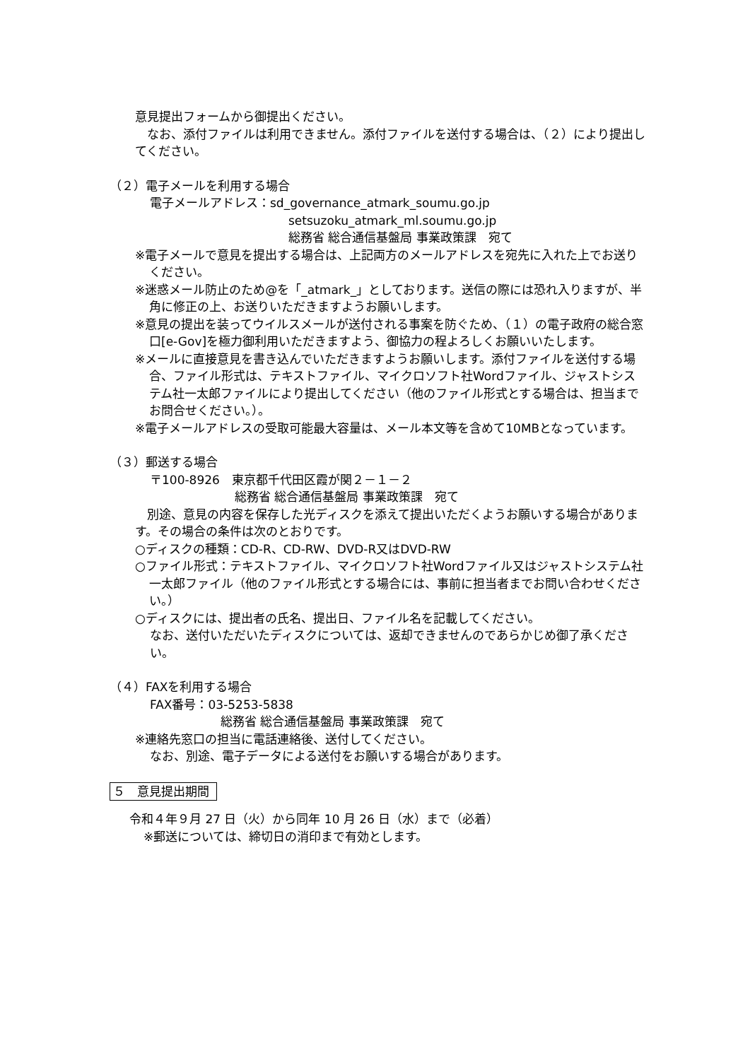意見提出フォームから御提出ください。
　なお、添付ファイルは利用できません。添付ファイルを送付する場合は、（２）により提出してください。
（２）電子メールを利用する場合
電子メールアドレス：sd_governance_atmark_soumu.go.jp
setsuzoku_atmark_ml.soumu.go.jp
総務省 総合通信基盤局 事業政策課　宛て
※電子メールで意見を提出する場合は、上記両方のメールアドレスを宛先に入れた上でお送りください。
※迷惑メール防止のため@を「_atmark_」としております。送信の際には恐れ入りますが、半角に修正の上、お送りいただきますようお願いします。
※意見の提出を装ってウイルスメールが送付される事案を防ぐため、（１）の電子政府の総合窓口[e-Gov]を極力御利用いただきますよう、御協力の程よろしくお願いいたします。
※メールに直接意見を書き込んでいただきますようお願いします。添付ファイルを送付する場合、ファイル形式は、テキストファイル、マイクロソフト社Wordファイル、ジャストシステム社一太郎ファイルにより提出してください（他のファイル形式とする場合は、担当までお問合せください。）。
※電子メールアドレスの受取可能最大容量は、メール本文等を含めて10MBとなっています。
（３）郵送する場合
〒100-8926　東京都千代田区霞が関２－１－２
総務省 総合通信基盤局 事業政策課　宛て
　別途、意見の内容を保存した光ディスクを添えて提出いただくようお願いする場合があります。その場合の条件は次のとおりです。
○ディスクの種類：CD-R、CD-RW、DVD-R又はDVD-RW
○ファイル形式：テキストファイル、マイクロソフト社Wordファイル又はジャストシステム社一太郎ファイル（他のファイル形式とする場合には、事前に担当者までお問い合わせください。）
○ディスクには、提出者の氏名、提出日、ファイル名を記載してください。
なお、送付いただいたディスクについては、返却できませんのであらかじめ御了承ください。
（４）FAXを利用する場合
FAX番号：03-5253-5838
総務省 総合通信基盤局 事業政策課　宛て
※連絡先窓口の担当に電話連絡後、送付してください。
なお、別途、電子データによる送付をお願いする場合があります。
５　意見提出期間
令和４年９月 27 日（火）から同年 10 月 26 日（水）まで（必着）
※郵送については、締切日の消印まで有効とします。